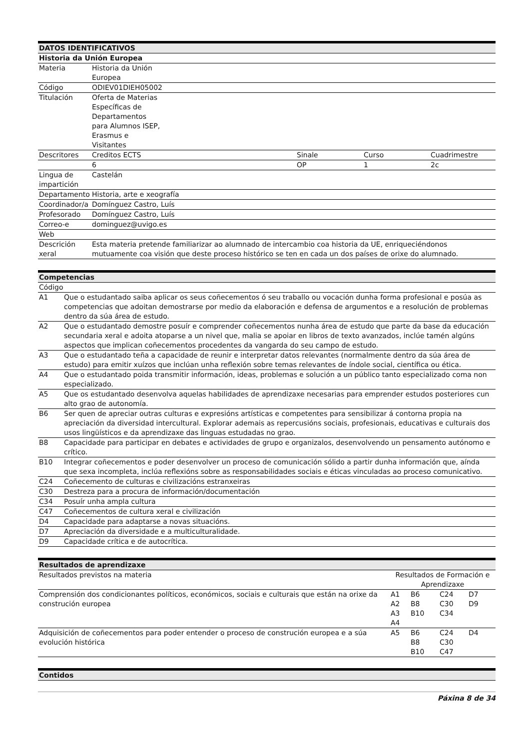| DATOS IDENTIFICATIVOS | | | | |
| --- | --- | --- | --- | --- |
| Historia da Unión Europea | | | | |
| Materia | Historia da Unión Europea | | | |
| Código | ODIEV01DIEH05002 | | | |
| Titulación | Oferta de Materias Específicas de Departamentos para Alumnos ISEP, Erasmus e Visitantes | | | |
| Descritores | Creditos ECTS | Sinale | Curso | Cuadrimestre |
| | 6 | OP | 1 | 2c |
| Lingua de impartición | Castelán | | | |
| Departamento | Historia, arte e xeografía | | | |
| Coordinador/a | Domínguez Castro, Luís | | | |
| Profesorado | Domínguez Castro, Luís | | | |
| Correo-e | dominguez@uvigo.es | | | |
| Web | | | | |
| Descrición xeral | Esta materia pretende familiarizar ao alumnado de intercambio coa historia da UE, enriqueciéndonos mutuamente coa visión que deste proceso histórico se ten en cada un dos países de orixe do alumnado. | | | |
| Competencias | |
| --- | --- |
| Código | |
| A1 | Que o estudantado saiba aplicar os seus coñecementos ó seu traballo ou vocación dunha forma profesional e posúa as competencias que adoitan demostrarse por medio da elaboración e defensa de argumentos e a resolución de problemas dentro da súa área de estudo. |
| A2 | Que o estudantado demostre posuír e comprender coñecementos nunha área de estudo que parte da base da educación secundaria xeral e adoita atoparse a un nivel que, malia se apoiar en libros de texto avanzados, inclúe tamén algúns aspectos que implican coñecementos procedentes da vangarda do seu campo de estudo. |
| A3 | Que o estudantado teña a capacidade de reunir e interpretar datos relevantes (normalmente dentro da súa área de estudo) para emitir xuízos que inclúan unha reflexión sobre temas relevantes de índole social, científica ou ética. |
| A4 | Que o estudantado poida transmitir información, ideas, problemas e solución a un público tanto especializado coma non especializado. |
| A5 | Que os estudantado desenvolva aquelas habilidades de aprendizaxe necesarias para emprender estudos posteriores cun alto grao de autonomía. |
| B6 | Ser quen de apreciar outras culturas e expresións artísticas e competentes para sensibilizar á contorna propia na apreciación da diversidad intercultural. Explorar ademais as repercusións sociais, profesionais, educativas e culturais dos usos lingüísticos e da aprendizaxe das linguas estudadas no grao. |
| B8 | Capacidade para participar en debates e actividades de grupo e organizalos, desenvolvendo un pensamento autónomo e crítico. |
| B10 | Integrar coñecementos e poder desenvolver un proceso de comunicación sólido a partir dunha información que, aínda que sexa incompleta, inclúa reflexións sobre as responsabilidades sociais e éticas vinculadas ao proceso comunicativo. |
| C24 | Coñecemento de culturas e civilizacións estranxeiras |
| C30 | Destreza para a procura de información/documentación |
| C34 | Posuír unha ampla cultura |
| C47 | Coñecementos de cultura xeral e civilización |
| D4 | Capacidade para adaptarse a novas situacións. |
| D7 | Apreciación da diversidade e a multiculturalidade. |
| D9 | Capacidade crítica e de autocrítica. |
| Resultados de aprendizaxe | | | | |
| --- | --- | --- | --- | --- |
| Resultados previstos na materia | Resultados de Formación e Aprendizaxe | | | |
| Comprensión dos condicionantes políticos, económicos, sociais e culturais que están na orixe da construción europea | A1 A2 A3 A4 | B6 B8 B10 | C24 C30 C34 | D7 D9 |
| Adquisición de coñecementos para poder entender o proceso de construción europea e a súa evolución histórica | A5 | B6 B8 B10 | C24 C30 C47 | D4 |
| Contidos |
| --- |
Páxina 8 de 34